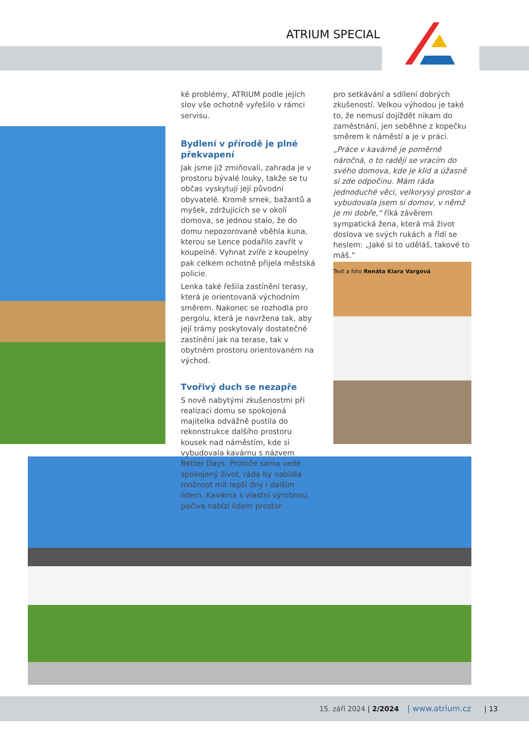ATRIUM SPECIAL
ké problémy, ATRIUM podle jejích slov vše ochotně vyřešilo v rámci servisu.
Bydlení v přírodě je plné překvapení
Jak jsme již zmiňovali, zahrada je v prostoru bývalé louky, takže se tu občas vyskytují její původní obyvatelé. Kromě srnek, bažantů a myšek, zdržujících se v okolí domova, se jednou stalo, že do domu nepozorovaně vběhla kuna, kterou se Lence podařilo zavřít v koupelně. Vyhnat zvíře z koupelny pak celkem ochotně přijela městská policie.
Lenka také řešila zastínění terasy, která je orientovaná východním směrem. Nakonec se rozhodla pro pergolu, která je navržena tak, aby její trámy poskytovaly dostatečné zastínění jak na terase, tak v obytném prostoru orientovaném na východ.
Tvořivý duch se nezapře
S nově nabytými zkušenostmi při realizaci domu se spokojená majitelka odvážně pustila do rekonstrukce dalšího prostoru kousek nad náměstím, kde si vybudovala kavárnu s názvem Better Days. Protože sama vede spokojený život, ráda by nabídla možnost mít lepší dny i dalším lidem. Kavárna s vlastní výrobnou pečiva nabízí lidem prostor
pro setkávání a sdílení dobrých zkušeností. Velkou výhodou je také to, že nemusí dojíždět nikam do zaměstnání, jen seběhne z kopečku směrem k náměstí a je v práci.
„Práce v kavárně je poměrně náročná, o to raději se vracím do svého domova, kde je klid a úžasně si zde odpočinu. Mám ráda jednoduché věci, velkorysý prostor a vybudovala jsem si domov, v němž je mi dobře,“ říká závěrem sympatická žena, která má život doslova ve svých rukách a řídí se heslem: „Jaké si to uděláš, takové to máš.“
Text a foto Renáta Kiara Vargová
15. září 2024 | 2/2024 | www.atrium.cz | 13